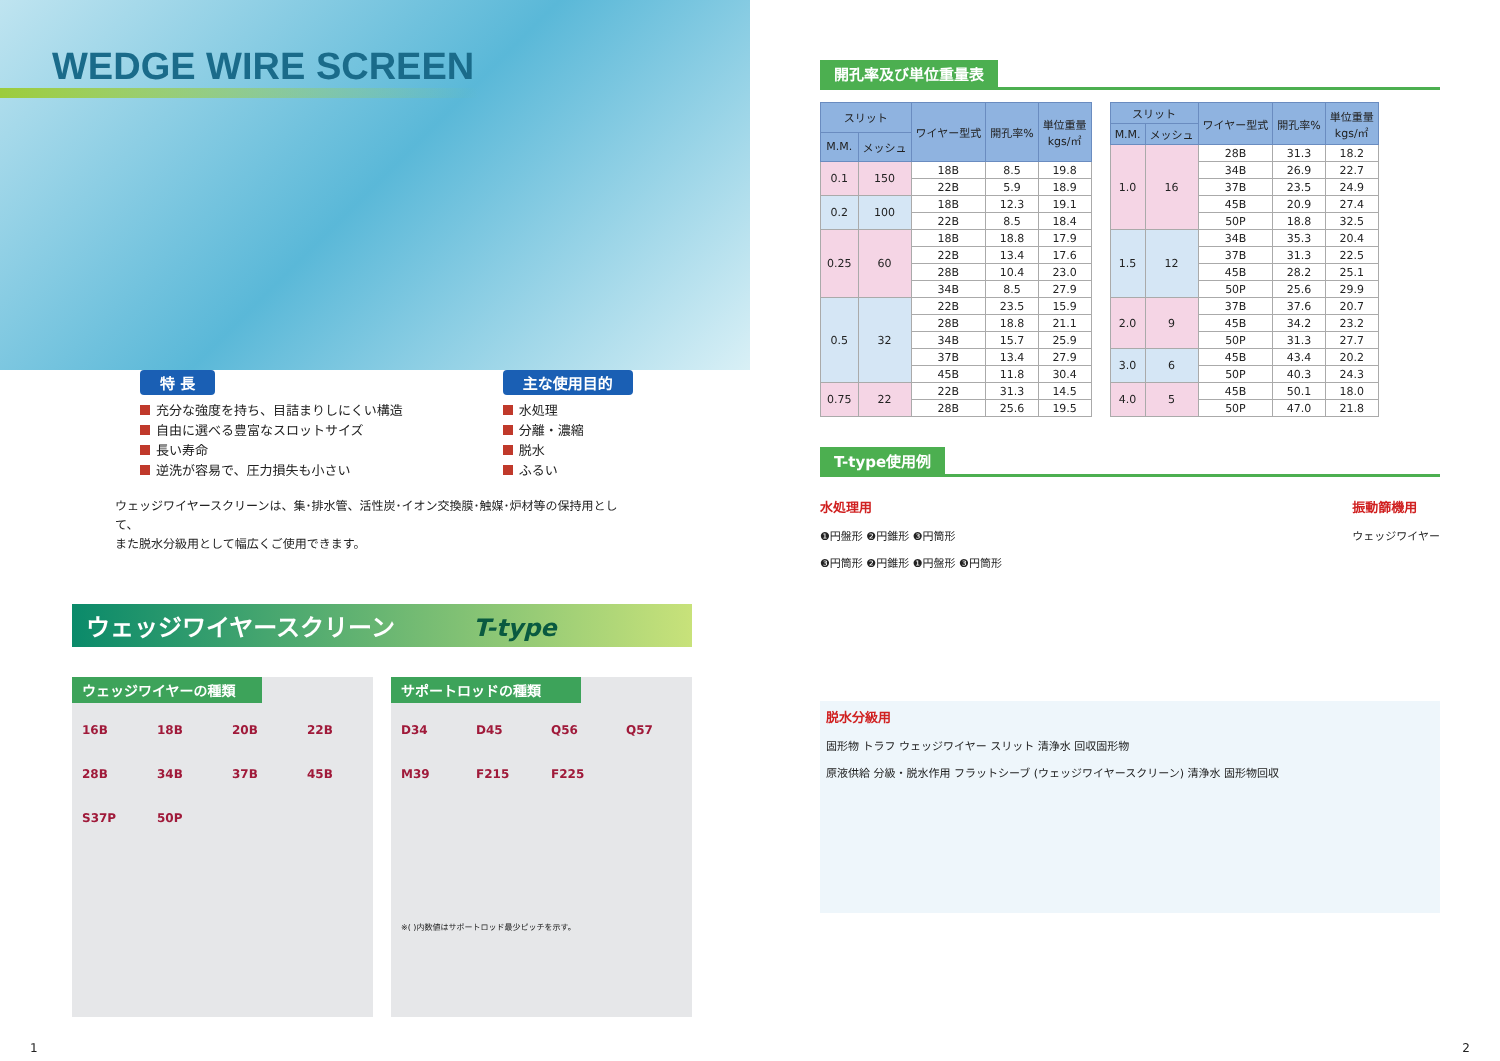WEDGE WIRE SCREEN
特 長
充分な強度を持ち、目詰まりしにくい構造
自由に選べる豊富なスロットサイズ
長い寿命
逆洗が容易で、圧力損失も小さい
主な使用目的
水処理
分離・濃縮
脱水
ふるい
ウェッジワイヤースクリーンは、集･排水管、活性炭･イオン交換膜･触媒･炉材等の保持用として、
また脱水分級用として幅広くご使用できます。
ウェッジワイヤースクリーン T-type
ウェッジワイヤーの種類
16B 18B 20B 22B 28B 34B 37B 45B S37P 50P
サポートロッドの種類
D34 D45 Q56 Q57 M39 F215 F225
※( )内数値はサポートロッド最少ピッチを示す。
1
開孔率及び単位重量表
| スリット | | ワイヤー型式 | 開孔率% | 単位重量 kgs/㎡ |
| --- | --- | --- | --- | --- |
| M.M. | メッシュ | | | |
| 0.1 | 150 | 18B | 8.5 | 19.8 |
| | | 22B | 5.9 | 18.9 |
| 0.2 | 100 | 18B | 12.3 | 19.1 |
| | | 22B | 8.5 | 18.4 |
| 0.25 | 60 | 18B | 18.8 | 17.9 |
| | | 22B | 13.4 | 17.6 |
| | | 28B | 10.4 | 23.0 |
| | | 34B | 8.5 | 27.9 |
| 0.5 | 32 | 22B | 23.5 | 15.9 |
| | | 28B | 18.8 | 21.1 |
| | | 34B | 15.7 | 25.9 |
| | | 37B | 13.4 | 27.9 |
| | | 45B | 11.8 | 30.4 |
| 0.75 | 22 | 22B | 31.3 | 14.5 |
| | | 28B | 25.6 | 19.5 |
| スリット | | ワイヤー型式 | 開孔率% | 単位重量 kgs/㎡ |
| --- | --- | --- | --- | --- |
| M.M. | メッシュ | | | |
| 1.0 | 16 | 28B | 31.3 | 18.2 |
| | | 34B | 26.9 | 22.7 |
| | | 37B | 23.5 | 24.9 |
| | | 45B | 20.9 | 27.4 |
| | | 50P | 18.8 | 32.5 |
| 1.5 | 12 | 34B | 35.3 | 20.4 |
| | | 37B | 31.3 | 22.5 |
| | | 45B | 28.2 | 25.1 |
| | | 50P | 25.6 | 29.9 |
| 2.0 | 9 | 37B | 37.6 | 20.7 |
| | | 45B | 34.2 | 23.2 |
| | | 50P | 31.3 | 27.7 |
| 3.0 | 6 | 45B | 43.4 | 20.2 |
| | | 50P | 40.3 | 24.3 |
| 4.0 | 5 | 45B | 50.1 | 18.0 |
| | | 50P | 47.0 | 21.8 |
T-type使用例
水処理用
❶円盤形 ❷円錐形 ❸円筒形
❸円筒形 ❷円錐形 ❶円盤形 ❸円筒形
振動篩機用
ウェッジワイヤー
脱水分級用
固形物 トラフ ウェッジワイヤー スリット 清浄水 回収固形物
原液供給 分級・脱水作用 フラットシーブ (ウェッジワイヤースクリーン) 清浄水 固形物回収
2